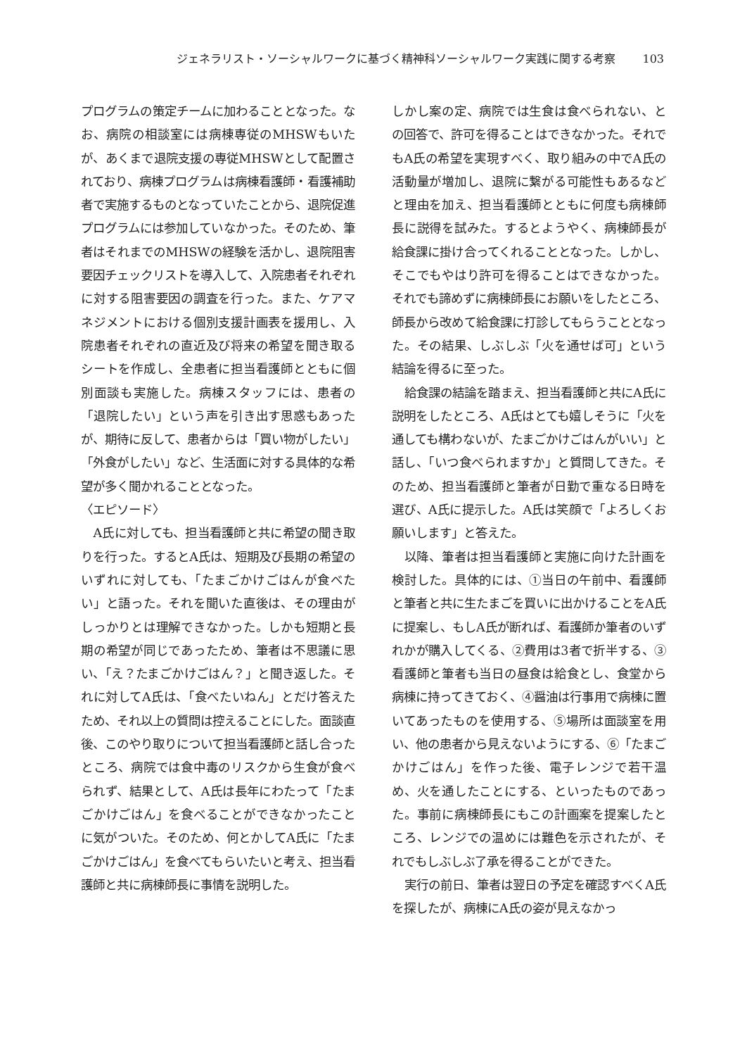ジェネラリスト・ソーシャルワークに基づく精神科ソーシャルワーク実践に関する考察 103
プログラムの策定チームに加わることとなった。なお、病院の相談室には病棟専従のMHSWもいたが、あくまで退院支援の専従MHSWとして配置されており、病棟プログラムは病棟看護師・看護補助者で実施するものとなっていたことから、退院促進プログラムには参加していなかった。そのため、筆者はそれまでのMHSWの経験を活かし、退院阻害要因チェックリストを導入して、入院患者それぞれに対する阻害要因の調査を行った。また、ケアマネジメントにおける個別支援計画表を援用し、入院患者それぞれの直近及び将来の希望を聞き取るシートを作成し、全患者に担当看護師とともに個別面談も実施した。病棟スタッフには、患者の「退院したい」という声を引き出す思惑もあったが、期待に反して、患者からは「買い物がしたい」「外食がしたい」など、生活面に対する具体的な希望が多く聞かれることとなった。
〈エピソード〉
A氏に対しても、担当看護師と共に希望の聞き取りを行った。するとA氏は、短期及び長期の希望のいずれに対しても、「たまごかけごはんが食べたい」と語った。それを聞いた直後は、その理由がしっかりとは理解できなかった。しかも短期と長期の希望が同じであったため、筆者は不思議に思い、「え？たまごかけごはん？」と聞き返した。それに対してA氏は、「食べたいねん」とだけ答えたため、それ以上の質問は控えることにした。面談直後、このやり取りについて担当看護師と話し合ったところ、病院では食中毒のリスクから生食が食べられず、結果として、A氏は長年にわたって「たまごかけごはん」を食べることができなかったことに気がついた。そのため、何とかしてA氏に「たまごかけごはん」を食べてもらいたいと考え、担当看護師と共に病棟師長に事情を説明した。
しかし案の定、病院では生食は食べられない、との回答で、許可を得ることはできなかった。それでもA氏の希望を実現すべく、取り組みの中でA氏の活動量が増加し、退院に繋がる可能性もあるなどと理由を加え、担当看護師とともに何度も病棟師長に説得を試みた。するとようやく、病棟師長が給食課に掛け合ってくれることとなった。しかし、そこでもやはり許可を得ることはできなかった。それでも諦めずに病棟師長にお願いをしたところ、師長から改めて給食課に打診してもらうこととなった。その結果、しぶしぶ「火を通せば可」という結論を得るに至った。
給食課の結論を踏まえ、担当看護師と共にA氏に説明をしたところ、A氏はとても嬉しそうに「火を通しても構わないが、たまごかけごはんがいい」と話し、「いつ食べられますか」と質問してきた。そのため、担当看護師と筆者が日勤で重なる日時を選び、A氏に提示した。A氏は笑顔で「よろしくお願いします」と答えた。
以降、筆者は担当看護師と実施に向けた計画を検討した。具体的には、①当日の午前中、看護師と筆者と共に生たまごを買いに出かけることをA氏に提案し、もしA氏が断れば、看護師か筆者のいずれかが購入してくる、②費用は3者で折半する、③看護師と筆者も当日の昼食は給食とし、食堂から病棟に持ってきておく、④醤油は行事用で病棟に置いてあったものを使用する、⑤場所は面談室を用い、他の患者から見えないようにする、⑥「たまごかけごはん」を作った後、電子レンジで若干温め、火を通したことにする、といったものであった。事前に病棟師長にもこの計画案を提案したところ、レンジでの温めには難色を示されたが、それでもしぶしぶ了承を得ることができた。
実行の前日、筆者は翌日の予定を確認すべくA氏を探したが、病棟にA氏の姿が見えなかっ